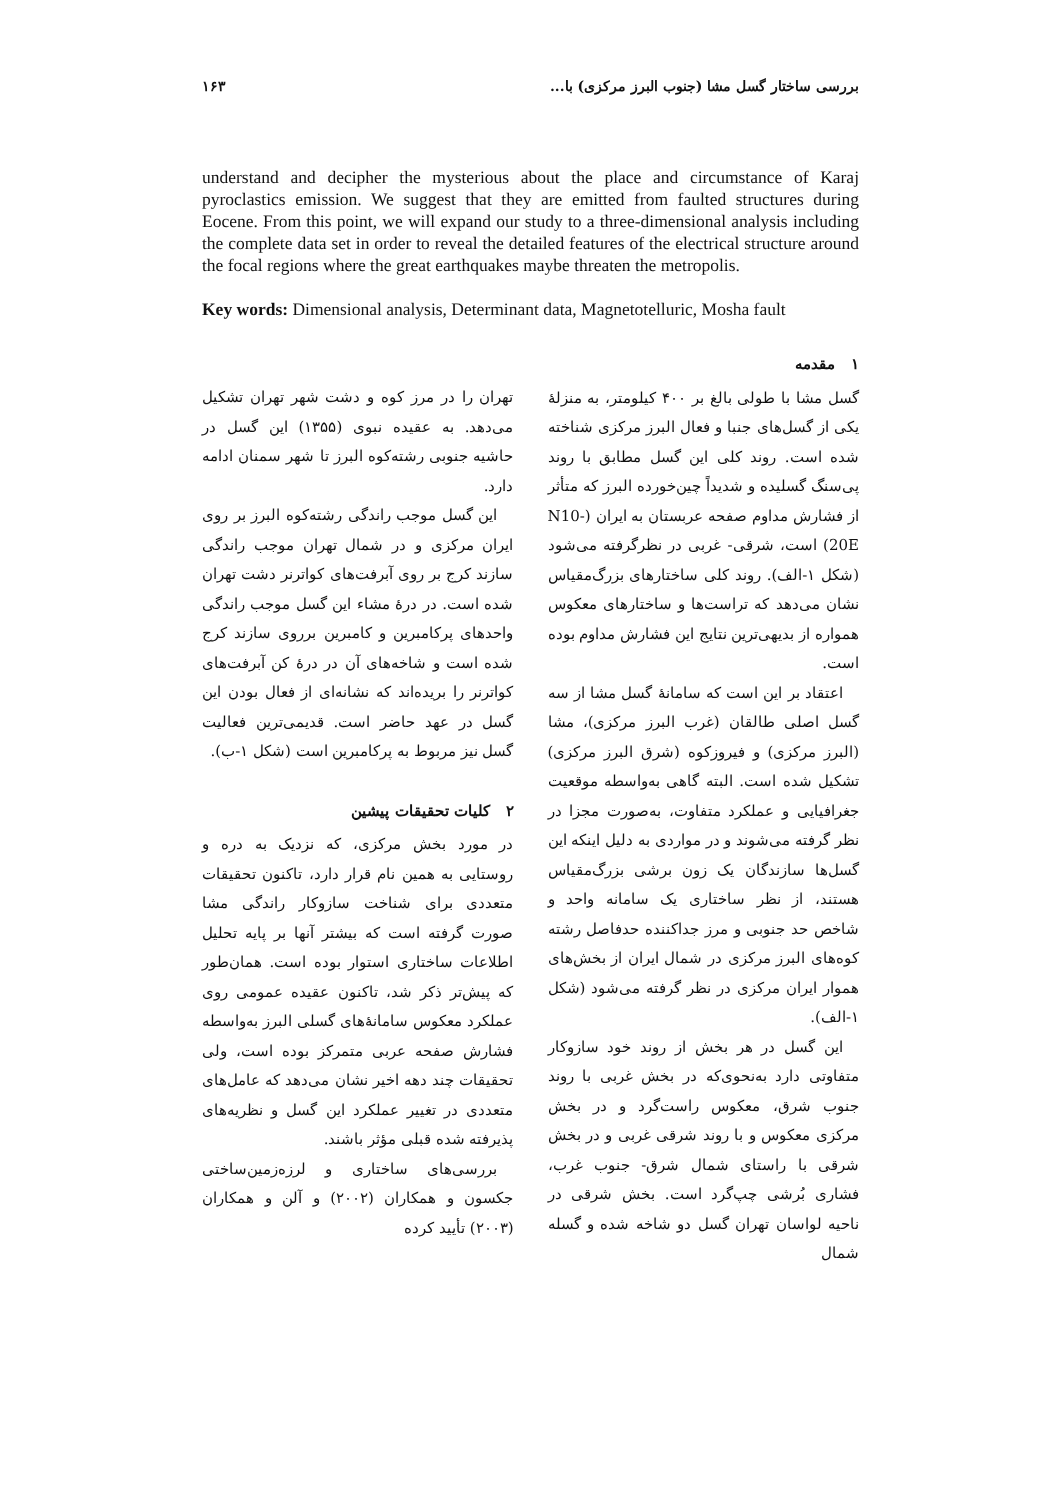بررسی ساختار گسل مشا (جنوب البرز مرکزی) با... ۱۶۳
understand and decipher the mysterious about the place and circumstance of Karaj pyroclastics emission. We suggest that they are emitted from faulted structures during Eocene. From this point, we will expand our study to a three-dimensional analysis including the complete data set in order to reveal the detailed features of the electrical structure around the focal regions where the great earthquakes maybe threaten the metropolis.
Key words: Dimensional analysis, Determinant data, Magnetotelluric, Mosha fault
۱ مقدمه
گسل مشا با طولی بالغ بر ۴۰۰ کیلومتر، به منزلهٔ یکی از گسل‌های جنبا و فعال البرز مرکزی شناخته شده است. روند کلی این گسل مطابق با روند پی‌سنگ گسلیده و شدیداً چین‌خورده البرز که متأثر از فشارش مداوم صفحه عربستان به ایران (N10-20E) است، شرقی- غربی در نظرگرفته می‌شود (شکل ۱-الف). روند کلی ساختارهای بزرگ‌مقیاس نشان می‌دهد که تراست‌ها و ساختارهای معکوس همواره از بدیهی‌ترین نتایج این فشارش مداوم بوده است.
اعتقاد بر این است که سامانهٔ گسل مشا از سه گسل اصلی طالقان (غرب البرز مرکزی)، مشا (البرز مرکزی) و فیروزکوه (شرق البرز مرکزی) تشکیل شده است. البته گاهی به‌واسطه موقعیت جغرافیایی و عملکرد متفاوت، به‌صورت مجزا در نظر گرفته می‌شوند و در مواردی به دلیل اینکه این گسل‌ها سازندگان یک زون برشی بزرگ‌مقیاس هستند، از نظر ساختاری یک سامانه واحد و شاخص حد جنوبی و مرز جداکننده حدفاصل رشته کوه‌های البرز مرکزی در شمال ایران از بخش‌های هموار ایران مرکزی در نظر گرفته می‌شود (شکل ۱-الف).
این گسل در هر بخش از روند خود سازوکار متفاوتی دارد به‌نحوی‌که در بخش غربی با روند جنوب شرق، معکوس راست‌گرد و در بخش مرکزی معکوس و با روند شرقی غربی و در بخش شرقی با راستای شمال شرق- جنوب غرب، فشاری بُرشی چپ‌گرد است. بخش شرقی در ناحیه لواسان تهران گسل دو شاخه شده و گسله شمال
تهران را در مرز کوه و دشت شهر تهران تشکیل می‌دهد. به عقیده نبوی (۱۳۵۵) این گسل در حاشیه جنوبی رشته‌کوه البرز تا شهر سمنان ادامه دارد.
این گسل موجب راندگی رشته‌کوه البرز بر روی ایران مرکزی و در شمال تهران موجب راندگی سازند کرج بر روی آبرفت‌های کواترنر دشت تهران شده است. در درهٔ مشاء این گسل موجب راندگی واحدهای پرکامبرین و کامبرین برروی سازند کرج شده است و شاخه‌های آن در درهٔ کن آبرفت‌های کواترنر را بریده‌اند که نشانه‌ای از فعال بودن این گسل در عهد حاضر است. قدیمی‌ترین فعالیت گسل نیز مربوط به پرکامبرین است (شکل ۱-ب).
۲ کلیات تحقیقات پیشین
در مورد بخش مرکزی، که نزدیک به دره و روستایی به همین نام قرار دارد، تاکنون تحقیقات متعددی برای شناخت سازوکار راندگی مشا صورت گرفته است که بیشتر آنها بر پایه تحلیل اطلاعات ساختاری استوار بوده است. همان‌طور که پیش‌تر ذکر شد، تاکنون عقیده عمومی روی عملکرد معکوس سامانهٔ‌های گسلی البرز به‌واسطه فشارش صفحه عربی متمرکز بوده است، ولی تحقیقات چند دهه اخیر نشان می‌دهد که عامل‌های متعددی در تغییر عملکرد این گسل و نظریه‌های پذیرفته شده قبلی مؤثر باشند.
بررسی‌های ساختاری و لرزه‌زمین‌ساختی جکسون و همکاران (۲۰۰۲) و آلن و همکاران (۲۰۰۳) تأیید کرده